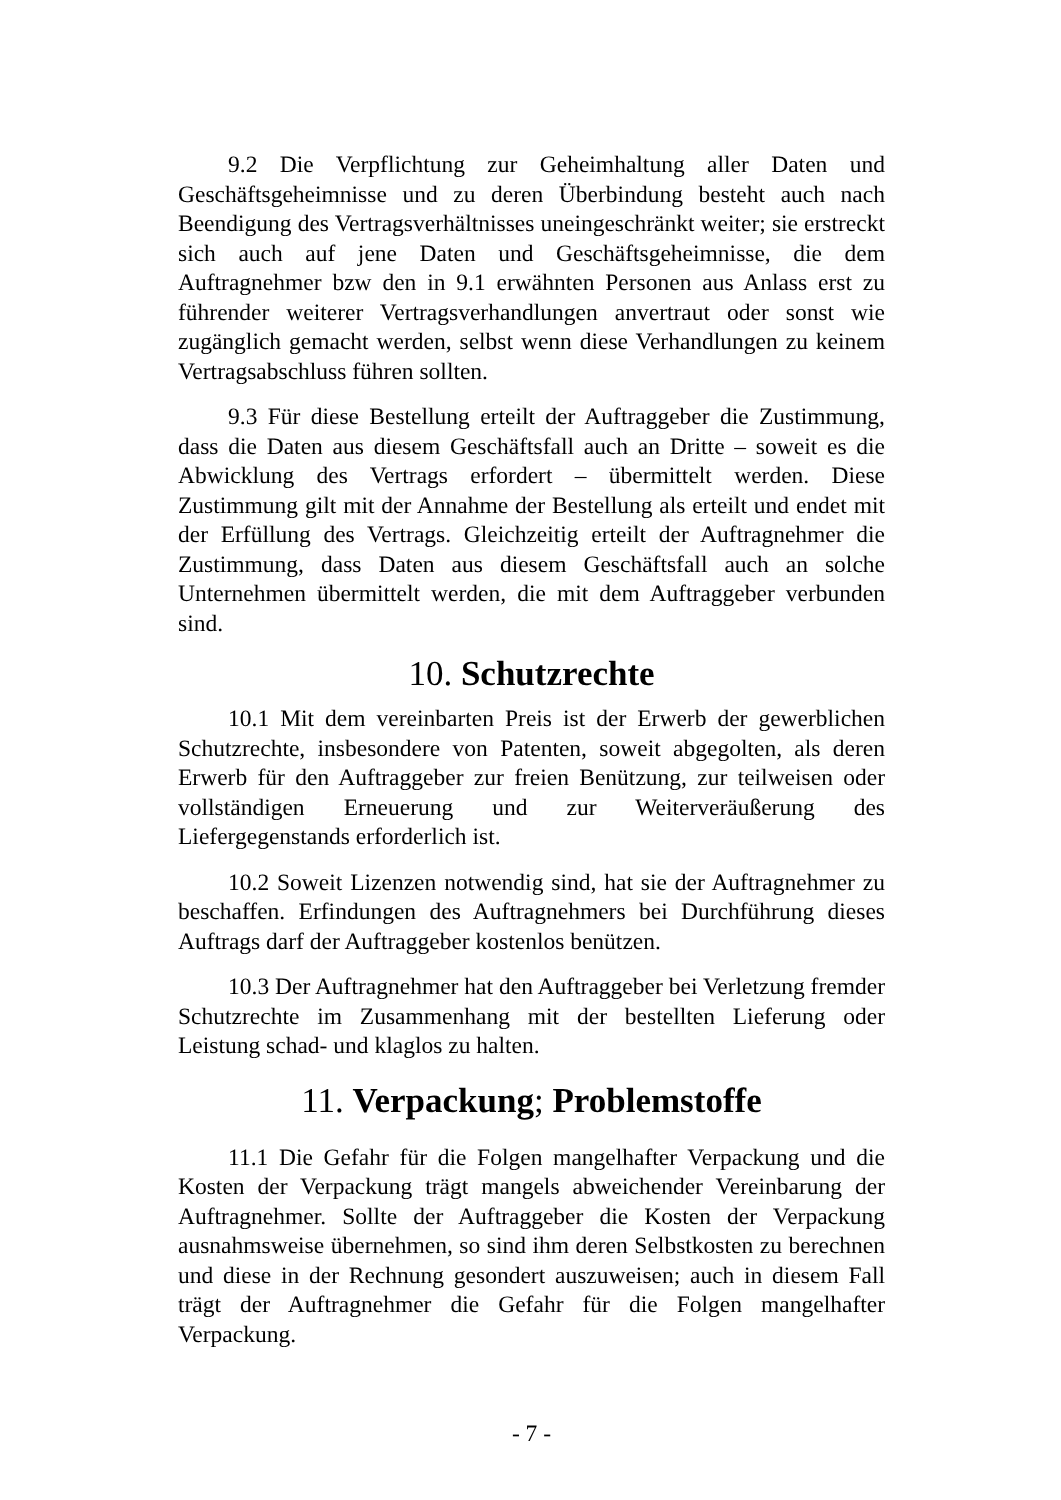9.2 Die Verpflichtung zur Geheimhaltung aller Daten und Geschäftsgeheimnisse und zu deren Überbindung besteht auch nach Beendigung des Vertragsverhältnisses uneingeschränkt weiter; sie erstreckt sich auch auf jene Daten und Geschäftsgeheimnisse, die dem Auftragnehmer bzw den in 9.1 erwähnten Personen aus Anlass erst zu führender weiterer Vertragsverhandlungen anvertraut oder sonst wie zugänglich gemacht werden, selbst wenn diese Verhandlungen zu keinem Vertragsabschluss führen sollten.
9.3 Für diese Bestellung erteilt der Auftraggeber die Zustimmung, dass die Daten aus diesem Geschäftsfall auch an Dritte – soweit es die Abwicklung des Vertrags erfordert – übermittelt werden. Diese Zustimmung gilt mit der Annahme der Bestellung als erteilt und endet mit der Erfüllung des Vertrags. Gleichzeitig erteilt der Auftragnehmer die Zustimmung, dass Daten aus diesem Geschäftsfall auch an solche Unternehmen übermittelt werden, die mit dem Auftraggeber verbunden sind.
10. Schutzrechte
10.1 Mit dem vereinbarten Preis ist der Erwerb der gewerblichen Schutzrechte, insbesondere von Patenten, soweit abgegolten, als deren Erwerb für den Auftraggeber zur freien Benützung, zur teilweisen oder vollständigen Erneuerung und zur Weiterveräußerung des Liefergegenstands erforderlich ist.
10.2 Soweit Lizenzen notwendig sind, hat sie der Auftragnehmer zu beschaffen. Erfindungen des Auftragnehmers bei Durchführung dieses Auftrags darf der Auftraggeber kostenlos benützen.
10.3 Der Auftragnehmer hat den Auftraggeber bei Verletzung fremder Schutzrechte im Zusammenhang mit der bestellten Lieferung oder Leistung schad- und klaglos zu halten.
11. Verpackung; Problemstoffe
11.1 Die Gefahr für die Folgen mangelhafter Verpackung und die Kosten der Verpackung trägt mangels abweichender Vereinbarung der Auftragnehmer. Sollte der Auftraggeber die Kosten der Verpackung ausnahmsweise übernehmen, so sind ihm deren Selbstkosten zu berechnen und diese in der Rechnung gesondert auszuweisen; auch in diesem Fall trägt der Auftragnehmer die Gefahr für die Folgen mangelhafter Verpackung.
- 7 -